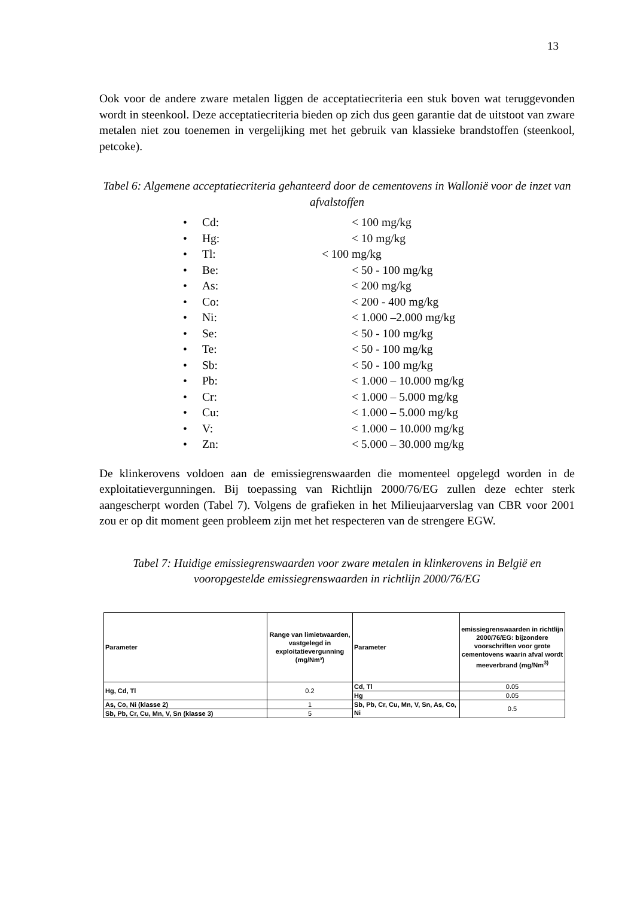13
Ook voor de andere zware metalen liggen de acceptatiecriteria een stuk boven wat teruggevonden wordt in steenkool. Deze acceptatiecriteria bieden op zich dus geen garantie dat de uitstoot van zware metalen niet zou toenemen in vergelijking met het gebruik van klassieke brandstoffen (steenkool, petcoke).
Tabel 6: Algemene acceptatiecriteria gehanteerd door de cementovens in Wallonië voor de inzet van afvalstoffen
• Cd: < 100 mg/kg
• Hg: < 10 mg/kg
• Tl: < 100 mg/kg
• Be: < 50 - 100 mg/kg
• As: < 200 mg/kg
• Co: < 200 - 400 mg/kg
• Ni: < 1.000 –2.000 mg/kg
• Se: < 50 - 100 mg/kg
• Te: < 50 - 100 mg/kg
• Sb: < 50 - 100 mg/kg
• Pb: < 1.000 – 10.000 mg/kg
• Cr: < 1.000 – 5.000 mg/kg
• Cu: < 1.000 – 5.000 mg/kg
• V: < 1.000 – 10.000 mg/kg
• Zn: < 5.000 – 30.000 mg/kg
De klinkerovens voldoen aan de emissiegrenswaarden die momenteel opgelegd worden in de exploitatievergunningen. Bij toepassing van Richtlijn 2000/76/EG zullen deze echter sterk aangescherpt worden (Tabel 7). Volgens de grafieken in het Milieujaarverslag van CBR voor 2001 zou er op dit moment geen probleem zijn met het respecteren van de strengere EGW.
Tabel 7: Huidige emissiegrenswaarden voor zware metalen in klinkerovens in België en vooropgestelde emissiegrenswaarden in richtlijn 2000/76/EG
| Parameter | Range van limietwaarden, vastgelegd in exploitatievergunning (mg/Nm³) | Parameter | emissiegrenswaarden in richtlijn 2000/76/EG: bijzondere voorschriften voor grote cementovens waarin afval wordt meeverbrand (mg/Nm<sup>3)</sup> |
| Hg, Cd, Tl | 0.2 | Cd, Tl | 0.05 |
| | | Hg | 0.05 |
| As, Co, Ni (klasse 2) | 1 | Sb, Pb, Cr, Cu, Mn, V, Sn, As, Co, Ni | 0.5 |
| Sb, Pb, Cr, Cu, Mn, V, Sn (klasse 3) | 5 | | |